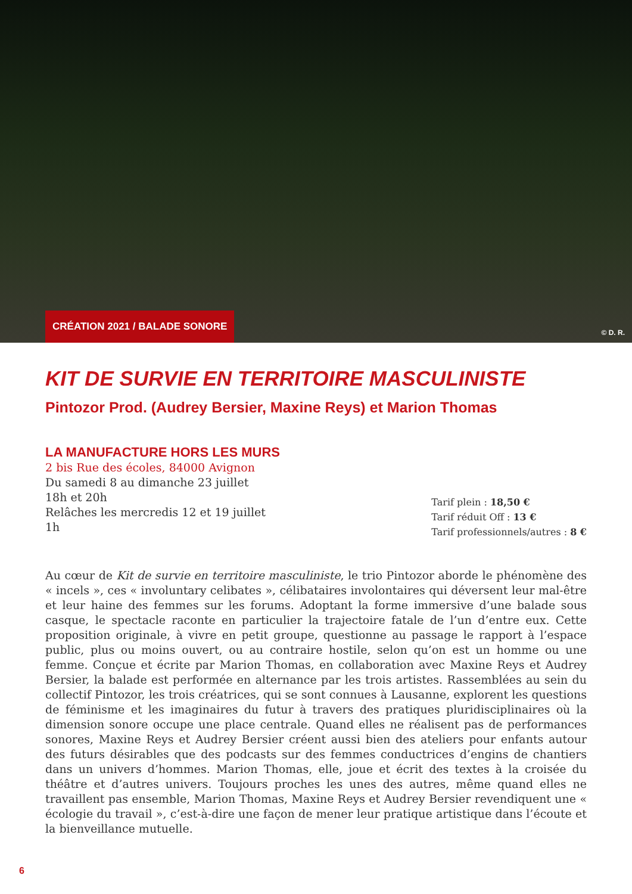CRÉATION 2021 / BALADE SONORE
© D. R.
KIT DE SURVIE EN TERRITOIRE MASCULINISTE
Pintozor Prod. (Audrey Bersier, Maxine Reys) et Marion Thomas
LA MANUFACTURE HORS LES MURS
2 bis Rue des écoles, 84000 Avignon
Du samedi 8 au dimanche 23 juillet
18h et 20h
Relâches les mercredis 12 et 19 juillet
1h
Tarif plein : 18,50 €
Tarif réduit Off : 13 €
Tarif professionnels/autres : 8 €
Au cœur de Kit de survie en territoire masculiniste, le trio Pintozor aborde le phénomène des « incels », ces « involuntary celibates », célibataires involontaires qui déversent leur mal-être et leur haine des femmes sur les forums. Adoptant la forme immersive d’une balade sous casque, le spectacle raconte en particulier la trajectoire fatale de l’un d’entre eux. Cette proposition originale, à vivre en petit groupe, questionne au passage le rapport à l’espace public, plus ou moins ouvert, ou au contraire hostile, selon qu’on est un homme ou une femme. Conçue et écrite par Marion Thomas, en collaboration avec Maxine Reys et Audrey Bersier, la balade est performée en alternance par les trois artistes. Rassemblées au sein du collectif Pintozor, les trois créatrices, qui se sont connues à Lausanne, explorent les questions de féminisme et les imaginaires du futur à travers des pratiques pluridisciplinaires où la dimension sonore occupe une place centrale. Quand elles ne réalisent pas de performances sonores, Maxine Reys et Audrey Bersier créent aussi bien des ateliers pour enfants autour des futurs désirables que des podcasts sur des femmes conductrices d’engins de chantiers dans un univers d’hommes. Marion Thomas, elle, joue et écrit des textes à la croisée du théâtre et d’autres univers. Toujours proches les unes des autres, même quand elles ne travaillent pas ensemble, Marion Thomas, Maxine Reys et Audrey Bersier revendiquent une « écologie du travail », c’est-à-dire une façon de mener leur pratique artistique dans l’écoute et la bienveillance mutuelle.
6